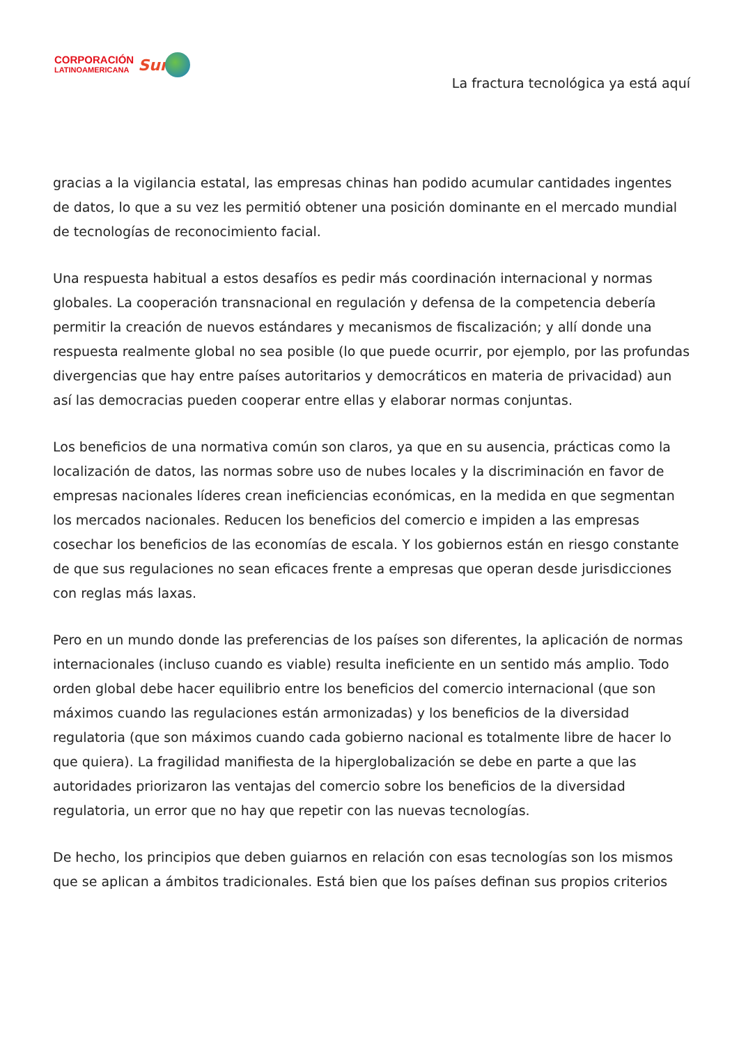CORPORACIÓN
LATINOAMERICANA
Sur
La fractura tecnológica ya está aquí
gracias a la vigilancia estatal, las empresas chinas han podido acumular cantidades ingentes de datos, lo que a su vez les permitió obtener una posición dominante en el mercado mundial de tecnologías de reconocimiento facial.
Una respuesta habitual a estos desafíos es pedir más coordinación internacional y normas globales. La cooperación transnacional en regulación y defensa de la competencia debería permitir la creación de nuevos estándares y mecanismos de fiscalización; y allí donde una respuesta realmente global no sea posible (lo que puede ocurrir, por ejemplo, por las profundas divergencias que hay entre países autoritarios y democráticos en materia de privacidad) aun así las democracias pueden cooperar entre ellas y elaborar normas conjuntas.
Los beneficios de una normativa común son claros, ya que en su ausencia, prácticas como la localización de datos, las normas sobre uso de nubes locales y la discriminación en favor de empresas nacionales líderes crean ineficiencias económicas, en la medida en que segmentan los mercados nacionales. Reducen los beneficios del comercio e impiden a las empresas cosechar los beneficios de las economías de escala. Y los gobiernos están en riesgo constante de que sus regulaciones no sean eficaces frente a empresas que operan desde jurisdicciones con reglas más laxas.
Pero en un mundo donde las preferencias de los países son diferentes, la aplicación de normas internacionales (incluso cuando es viable) resulta ineficiente en un sentido más amplio. Todo orden global debe hacer equilibrio entre los beneficios del comercio internacional (que son máximos cuando las regulaciones están armonizadas) y los beneficios de la diversidad regulatoria (que son máximos cuando cada gobierno nacional es totalmente libre de hacer lo que quiera). La fragilidad manifiesta de la hiperglobalización se debe en parte a que las autoridades priorizaron las ventajas del comercio sobre los beneficios de la diversidad regulatoria, un error que no hay que repetir con las nuevas tecnologías.
De hecho, los principios que deben guiarnos en relación con esas tecnologías son los mismos que se aplican a ámbitos tradicionales. Está bien que los países definan sus propios criterios